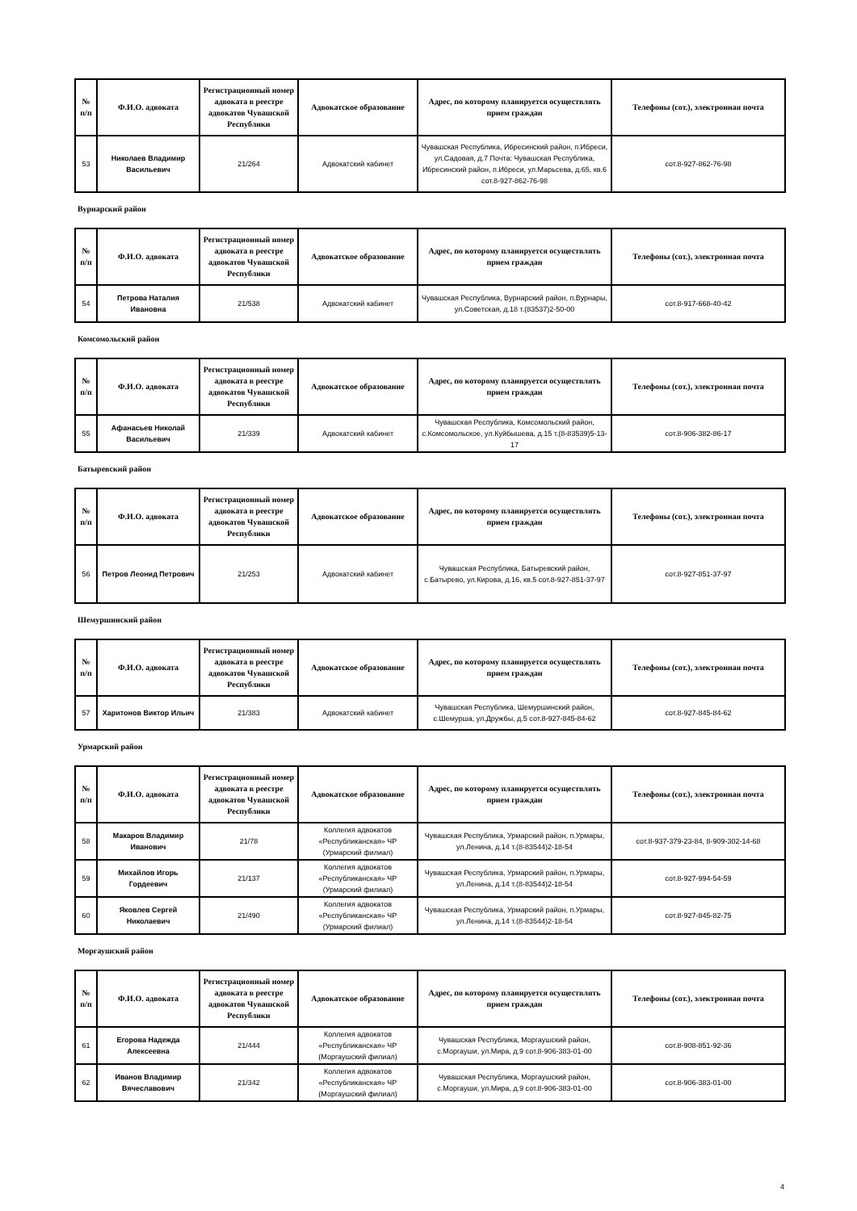| № п/п | Ф.И.О. адвоката | Регистрационный номер адвоката в реестре адвокатов Чувашской Республики | Адвокатское образование | Адрес, по которому планируется осуществлять прием граждан | Телефоны (сот.), электронная почта |
| --- | --- | --- | --- | --- | --- |
| 53 | Николаев Владимир Васильевич | 21/264 | Адвокатский кабинет | Чувашская Республика, Ибресинский район, п.Ибреси, ул.Садовая, д.7 Почта: Чувашская Республика, Ибресинский район, п.Ибреси, ул.Марьсева, д.65, кв.6 сот.8-927-862-76-98 | сот.8-927-862-76-98 |
Вурнарский район
| № п/п | Ф.И.О. адвоката | Регистрационный номер адвоката в реестре адвокатов Чувашской Республики | Адвокатское образование | Адрес, по которому планируется осуществлять прием граждан | Телефоны (сот.), электронная почта |
| --- | --- | --- | --- | --- | --- |
| 54 | Петрова Наталия Ивановна | 21/538 | Адвокатский кабинет | Чувашская Республика, Вурнарский район, п.Вурнары, ул.Советская, д.18 т.(83537)2-50-00 | сот.8-917-668-40-42 |
Комсомольский район
| № п/п | Ф.И.О. адвоката | Регистрационный номер адвоката в реестре адвокатов Чувашской Республики | Адвокатское образование | Адрес, по которому планируется осуществлять прием граждан | Телефоны (сот.), электронная почта |
| --- | --- | --- | --- | --- | --- |
| 55 | Афанасьев Николай Васильевич | 21/339 | Адвокатский кабинет | Чувашская Республика, Комсомольский район, с.Комсомольское, ул.Куйбышева, д.15 т.(8-83539)5-13-17 | сот.8-906-382-86-17 |
Батыревский район
| № п/п | Ф.И.О. адвоката | Регистрационный номер адвоката в реестре адвокатов Чувашской Республики | Адвокатское образование | Адрес, по которому планируется осуществлять прием граждан | Телефоны (сот.), электронная почта |
| --- | --- | --- | --- | --- | --- |
| 56 | Петров Леонид Петрович | 21/253 | Адвокатский кабинет | Чувашская Республика, Батыревский район, с.Батырево, ул.Кирова, д.16, кв.5 сот.8-927-851-37-97 | сот.8-927-851-37-97 |
Шемуршинский район
| № п/п | Ф.И.О. адвоката | Регистрационный номер адвоката в реестре адвокатов Чувашской Республики | Адвокатское образование | Адрес, по которому планируется осуществлять прием граждан | Телефоны (сот.), электронная почта |
| --- | --- | --- | --- | --- | --- |
| 57 | Харитонов Виктор Ильич | 21/383 | Адвокатский кабинет | Чувашская Республика, Шемуршинский район, с.Шемурша, ул.Дружбы, д.5 сот.8-927-845-84-62 | сот.8-927-845-84-62 |
Урмарский район
| № п/п | Ф.И.О. адвоката | Регистрационный номер адвоката в реестре адвокатов Чувашской Республики | Адвокатское образование | Адрес, по которому планируется осуществлять прием граждан | Телефоны (сот.), электронная почта |
| --- | --- | --- | --- | --- | --- |
| 58 | Макаров Владимир Иванович | 21/78 | Коллегия адвокатов «Республиканская» ЧР (Урмарский филиал) | Чувашская Республика, Урмарский район, п.Урмары, ул.Ленина, д.14 т.(8-83544)2-18-54 | сот.8-937-379-23-84, 8-909-302-14-68 |
| 59 | Михайлов Игорь Гордеевич | 21/137 | Коллегия адвокатов «Республиканская» ЧР (Урмарский филиал) | Чувашская Республика, Урмарский район, п.Урмары, ул.Ленина, д.14 т.(8-83544)2-18-54 | сот.8-927-994-54-59 |
| 60 | Яковлев Сергей Николаевич | 21/490 | Коллегия адвокатов «Республиканская» ЧР (Урмарский филиал) | Чувашская Республика, Урмарский район, п.Урмары, ул.Ленина, д.14 т.(8-83544)2-18-54 | сот.8-927-845-82-75 |
Моргаушский район
| № п/п | Ф.И.О. адвоката | Регистрационный номер адвоката в реестре адвокатов Чувашской Республики | Адвокатское образование | Адрес, по которому планируется осуществлять прием граждан | Телефоны (сот.), электронная почта |
| --- | --- | --- | --- | --- | --- |
| 61 | Егорова Надежда Алексеевна | 21/444 | Коллегия адвокатов «Республиканская» ЧР (Моргаушский филиал) | Чувашская Республика, Моргаушский район, с.Моргауши, ул.Мира, д.9 сот.8-906-383-01-00 | сот.8-908-851-92-36 |
| 62 | Иванов Владимир Вячеславович | 21/342 | Коллегия адвокатов «Республиканская» ЧР (Моргаушский филиал) | Чувашская Республика, Моргаушский район, с.Моргауши, ул.Мира, д.9 сот.8-906-383-01-00 | сот.8-906-383-01-00 |
4